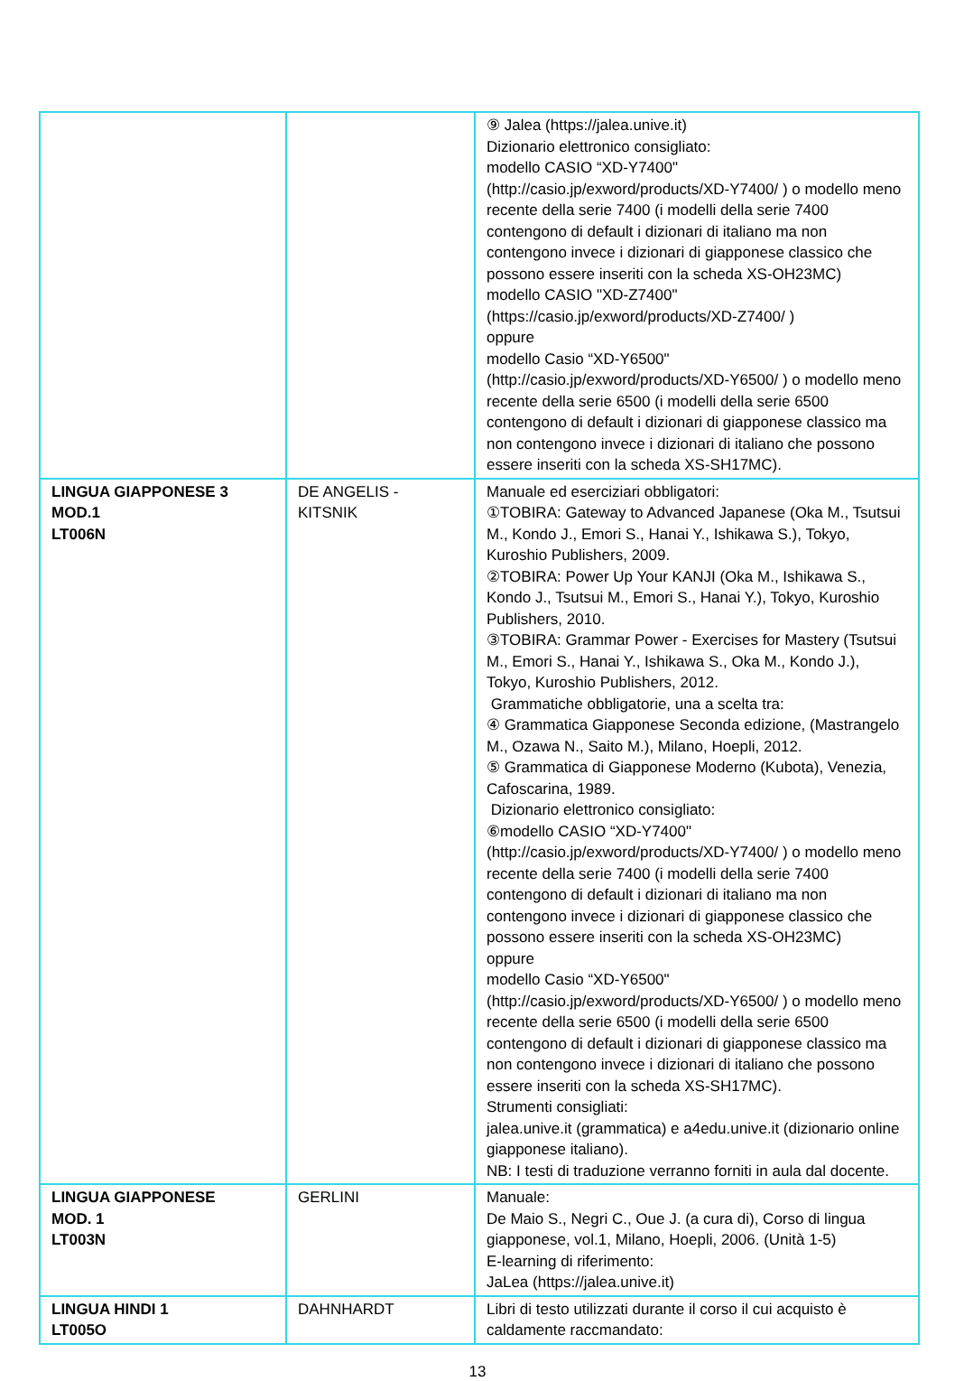| | | ⑨ Jalea (https://jalea.unive.it) Dizionario elettronico consigliato: modello CASIO “XD-Y7400" (http://casio.jp/exword/products/XD-Y7400/ ) o modello meno recente della serie 7400 (i modelli della serie 7400 contengono di default i dizionari di italiano ma non contengono invece i dizionari di giapponese classico che possono essere inseriti con la scheda XS-OH23MC) modello CASIO "XD-Z7400" (https://casio.jp/exword/products/XD-Z7400/ ) oppure modello Casio “XD-Y6500" (http://casio.jp/exword/products/XD-Y6500/ ) o modello meno recente della serie 6500 (i modelli della serie 6500 contengono di default i dizionari di giapponese classico ma non contengono invece i dizionari di italiano che possono essere inseriti con la scheda XS-SH17MC). |
| LINGUA GIAPPONESE 3 MOD.1 LT006N | DE ANGELIS - KITSNIK | Manuale ed eserciziari obbligatori: ①TOBIRA: Gateway to Advanced Japanese (Oka M., Tsutsui M., Kondo J., Emori S., Hanai Y., Ishikawa S.), Tokyo, Kuroshio Publishers, 2009. ②TOBIRA: Power Up Your KANJI (Oka M., Ishikawa S., Kondo J., Tsutsui M., Emori S., Hanai Y.), Tokyo, Kuroshio Publishers, 2010. ③TOBIRA: Grammar Power - Exercises for Mastery (Tsutsui M., Emori S., Hanai Y., Ishikawa S., Oka M., Kondo J.), Tokyo, Kuroshio Publishers, 2012. Grammatiche obbligatorie, una a scelta tra: ④ Grammatica Giapponese Seconda edizione, (Mastrangelo M., Ozawa N., Saito M.), Milano, Hoepli, 2012. ⑤ Grammatica di Giapponese Moderno (Kubota), Venezia, Cafoscarina, 1989. Dizionario elettronico consigliato: ⑥modello CASIO “XD-Y7400" (http://casio.jp/exword/products/XD-Y7400/ ) o modello meno recente della serie 7400 (i modelli della serie 7400 contengono di default i dizionari di italiano ma non contengono invece i dizionari di giapponese classico che possono essere inseriti con la scheda XS-OH23MC) oppure modello Casio “XD-Y6500" (http://casio.jp/exword/products/XD-Y6500/ ) o modello meno recente della serie 6500 (i modelli della serie 6500 contengono di default i dizionari di giapponese classico ma non contengono invece i dizionari di italiano che possono essere inseriti con la scheda XS-SH17MC). Strumenti consigliati: jalea.unive.it (grammatica) e a4edu.unive.it (dizionario online giapponese italiano). NB: I testi di traduzione verranno forniti in aula dal docente. |
| LINGUA GIAPPONESE MOD. 1 LT003N | GERLINI | Manuale: De Maio S., Negri C., Oue J. (a cura di), Corso di lingua giapponese, vol.1, Milano, Hoepli, 2006. (Unità 1-5) E-learning di riferimento: JaLea (https://jalea.unive.it) |
| LINGUA HINDI 1 LT005O | DAHNHARDT | Libri di testo utilizzati durante il corso il cui acquisto è caldamente raccmandato: |
13